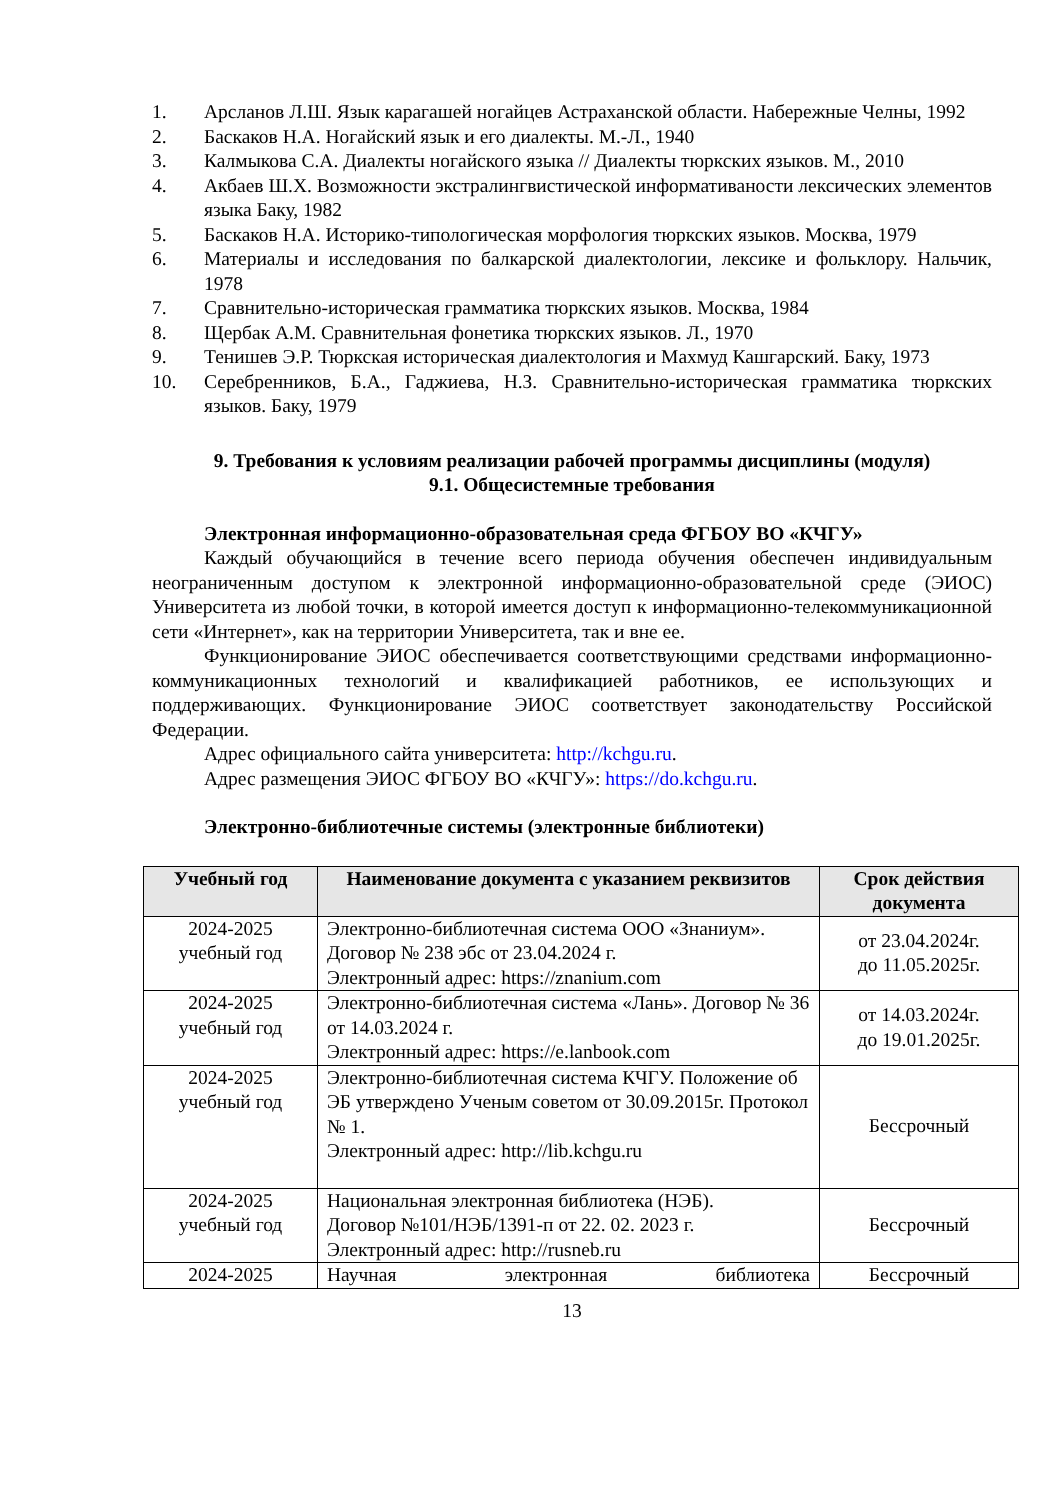1. Арсланов Л.Ш. Язык карагашей ногайцев Астраханской области. Набережные Челны, 1992
2. Баскаков Н.А. Ногайский язык и его диалекты. М.-Л., 1940
3. Калмыкова С.А. Диалекты ногайского языка // Диалекты тюркских языков. М., 2010
4. Акбаев Ш.Х. Возможности экстралингвистической информативаности лексических элементов языка Баку, 1982
5. Баскаков Н.А. Историко-типологическая морфология тюркских языков. Москва, 1979
6. Материалы и исследования по балкарской диалектологии, лексике и фольклору. Нальчик, 1978
7. Сравнительно-историческая грамматика тюркских языков. Москва, 1984
8. Щербак А.М. Сравнительная фонетика тюркских языков. Л., 1970
9. Тенишев Э.Р. Тюркская историческая диалектология и Махмуд Кашгарский. Баку, 1973
10. Серебренников, Б.А., Гаджиева, Н.З. Сравнительно-историческая грамматика тюркских языков. Баку, 1979
9. Требования к условиям реализации рабочей программы дисциплины (модуля)
9.1. Общесистемные требования
Электронная информационно-образовательная среда ФГБОУ ВО «КЧГУ»
Каждый обучающийся в течение всего периода обучения обеспечен индивидуальным неограниченным доступом к электронной информационно-образовательной среде (ЭИОС) Университета из любой точки, в которой имеется доступ к информационно-телекоммуникационной сети «Интернет», как на территории Университета, так и вне ее.
Функционирование ЭИОС обеспечивается соответствующими средствами информационно-коммуникационных технологий и квалификацией работников, ее использующих и поддерживающих. Функционирование ЭИОС соответствует законодательству Российской Федерации.
Адрес официального сайта университета: http://kchgu.ru.
Адрес размещения ЭИОС ФГБОУ ВО «КЧГУ»: https://do.kchgu.ru.
Электронно-библиотечные системы (электронные библиотеки)
| Учебный год | Наименование документа с указанием реквизитов | Срок действия документа |
| --- | --- | --- |
| 2024-2025 учебный год | Электронно-библиотечная система ООО «Знаниум». Договор № 238 эбс от 23.04.2024 г. Электронный адрес: https://znanium.com | от 23.04.2024г. до 11.05.2025г. |
| 2024-2025 учебный год | Электронно-библиотечная система «Лань». Договор № 36 от 14.03.2024 г. Электронный адрес: https://e.lanbook.com | от 14.03.2024г. до 19.01.2025г. |
| 2024-2025 учебный год | Электронно-библиотечная система КЧГУ. Положение об ЭБ утверждено Ученым советом от 30.09.2015г. Протокол № 1. Электронный адрес: http://lib.kchgu.ru | Бессрочный |
| 2024-2025 учебный год | Национальная электронная библиотека (НЭБ). Договор №101/НЭБ/1391-п от 22. 02. 2023 г. Электронный адрес: http://rusneb.ru | Бессрочный |
| 2024-2025 | Научная электронная библиотека | Бессрочный |
13